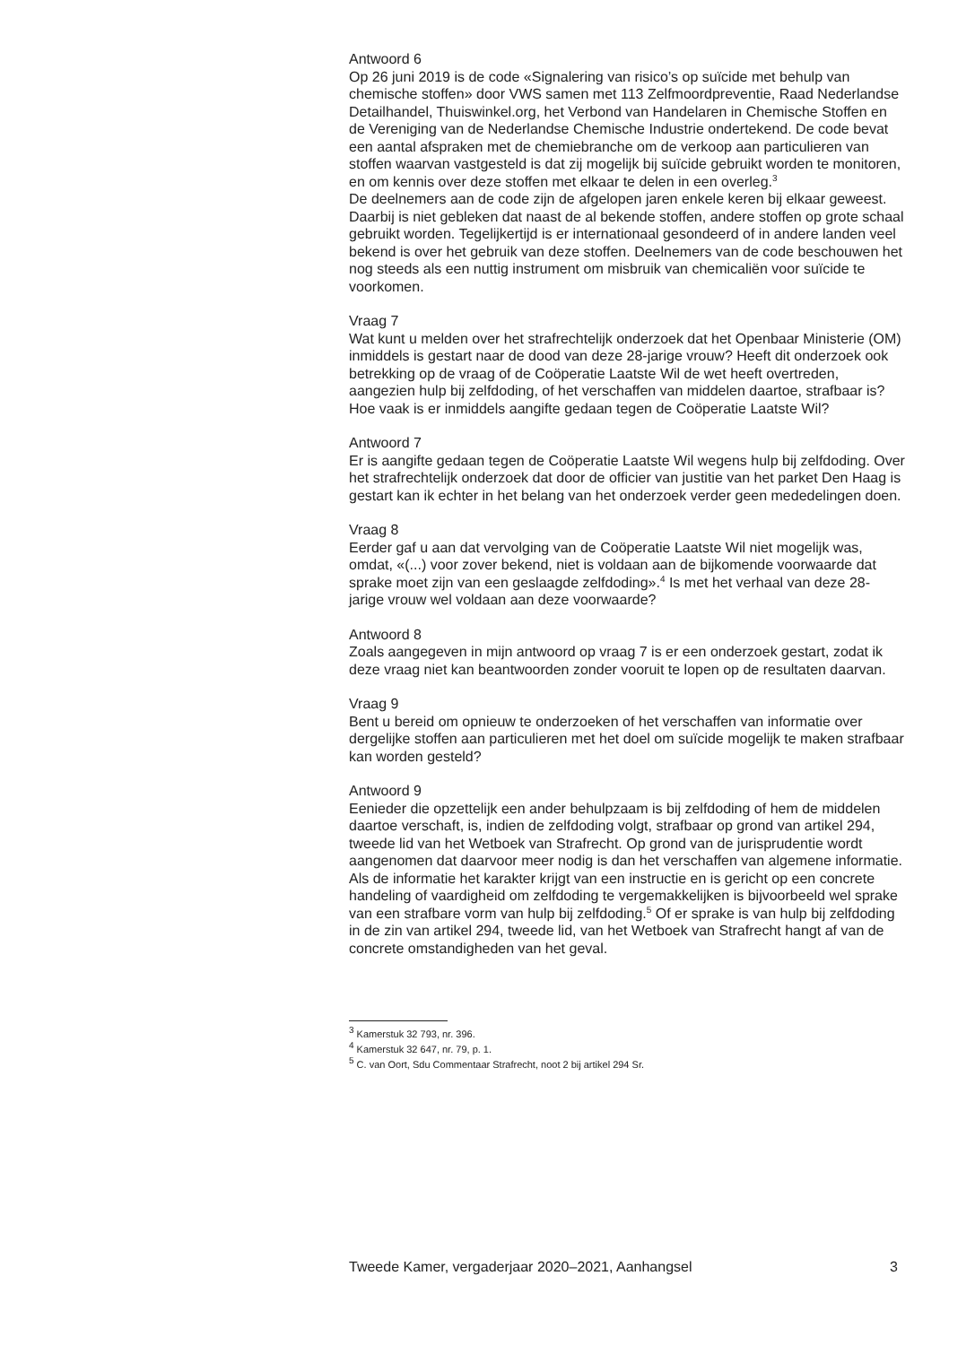Antwoord 6
Op 26 juni 2019 is de code «Signalering van risico’s op suïcide met behulp van chemische stoffen» door VWS samen met 113 Zelfmoordpreventie, Raad Nederlandse Detailhandel, Thuiswinkel.org, het Verbond van Handelaren in Chemische Stoffen en de Vereniging van de Nederlandse Chemische Industrie ondertekend. De code bevat een aantal afspraken met de chemiebranche om de verkoop aan particulieren van stoffen waarvan vastgesteld is dat zij mogelijk bij suïcide gebruikt worden te monitoren, en om kennis over deze stoffen met elkaar te delen in een overleg.<sup>3</sup>
De deelnemers aan de code zijn de afgelopen jaren enkele keren bij elkaar geweest. Daarbij is niet gebleken dat naast de al bekende stoffen, andere stoffen op grote schaal gebruikt worden. Tegelijkertijd is er internationaal gesondeerd of in andere landen veel bekend is over het gebruik van deze stoffen. Deelnemers van de code beschouwen het nog steeds als een nuttig instrument om misbruik van chemicaliën voor suïcide te voorkomen.
Vraag 7
Wat kunt u melden over het strafrechtelijk onderzoek dat het Openbaar Ministerie (OM) inmiddels is gestart naar de dood van deze 28-jarige vrouw? Heeft dit onderzoek ook betrekking op de vraag of de Coöperatie Laatste Wil de wet heeft overtreden, aangezien hulp bij zelfdoding, of het verschaffen van middelen daartoe, strafbaar is? Hoe vaak is er inmiddels aangifte gedaan tegen de Coöperatie Laatste Wil?
Antwoord 7
Er is aangifte gedaan tegen de Coöperatie Laatste Wil wegens hulp bij zelfdoding. Over het strafrechtelijk onderzoek dat door de officier van justitie van het parket Den Haag is gestart kan ik echter in het belang van het onderzoek verder geen mededelingen doen.
Vraag 8
Eerder gaf u aan dat vervolging van de Coöperatie Laatste Wil niet mogelijk was, omdat, «(...) voor zover bekend, niet is voldaan aan de bijkomende voorwaarde dat sprake moet zijn van een geslaagde zelfdoding».<sup>4</sup> Is met het verhaal van deze 28-jarige vrouw wel voldaan aan deze voorwaarde?
Antwoord 8
Zoals aangegeven in mijn antwoord op vraag 7 is er een onderzoek gestart, zodat ik deze vraag niet kan beantwoorden zonder vooruit te lopen op de resultaten daarvan.
Vraag 9
Bent u bereid om opnieuw te onderzoeken of het verschaffen van informatie over dergelijke stoffen aan particulieren met het doel om suïcide mogelijk te maken strafbaar kan worden gesteld?
Antwoord 9
Eenieder die opzettelijk een ander behulpzaam is bij zelfdoding of hem de middelen daartoe verschaft, is, indien de zelfdoding volgt, strafbaar op grond van artikel 294, tweede lid van het Wetboek van Strafrecht. Op grond van de jurisprudentie wordt aangenomen dat daarvoor meer nodig is dan het verschaffen van algemene informatie. Als de informatie het karakter krijgt van een instructie en is gericht op een concrete handeling of vaardigheid om zelfdoding te vergemakkelijken is bijvoorbeeld wel sprake van een strafbare vorm van hulp bij zelfdoding.<sup>5</sup> Of er sprake is van hulp bij zelfdoding in de zin van artikel 294, tweede lid, van het Wetboek van Strafrecht hangt af van de concrete omstandigheden van het geval.
<sup>3</sup> Kamerstuk 32 793, nr. 396.
<sup>4</sup> Kamerstuk 32 647, nr. 79, p. 1.
<sup>5</sup> C. van Oort, Sdu Commentaar Strafrecht, noot 2 bij artikel 294 Sr.
Tweede Kamer, vergaderjaar 2020–2021, Aanhangsel 3